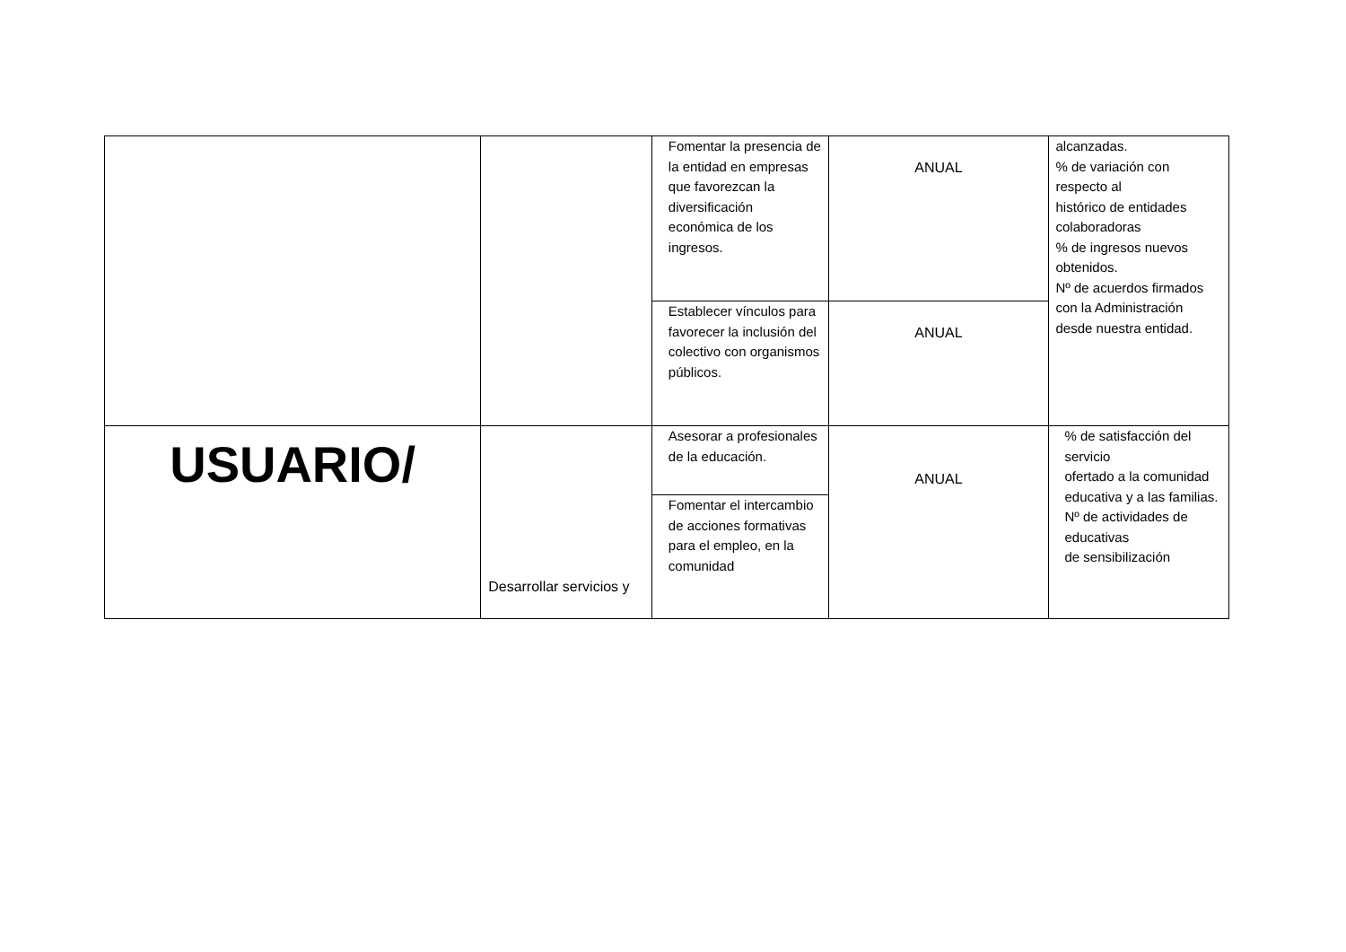| | | Fomentar la presencia de la entidad en empresas que favorezcan la diversificación económica de los ingresos. | ANUAL | alcanzadas. % de variación con respecto al histórico de entidades colaboradoras % de ingresos nuevos obtenidos. Nº de acuerdos firmados con la Administración desde nuestra entidad. |
| | | Establecer vínculos para favorecer la inclusión del colectivo con organismos públicos. | ANUAL | |
| USUARIO/ | Desarrollar servicios y | Asesorar a profesionales de la educación. | ANUAL | % de satisfacción del servicio ofertado a la comunidad educativa y a las familias. Nº de actividades de educativas de sensibilización |
| | | Fomentar el intercambio de acciones formativas para el empleo, en la comunidad | | |